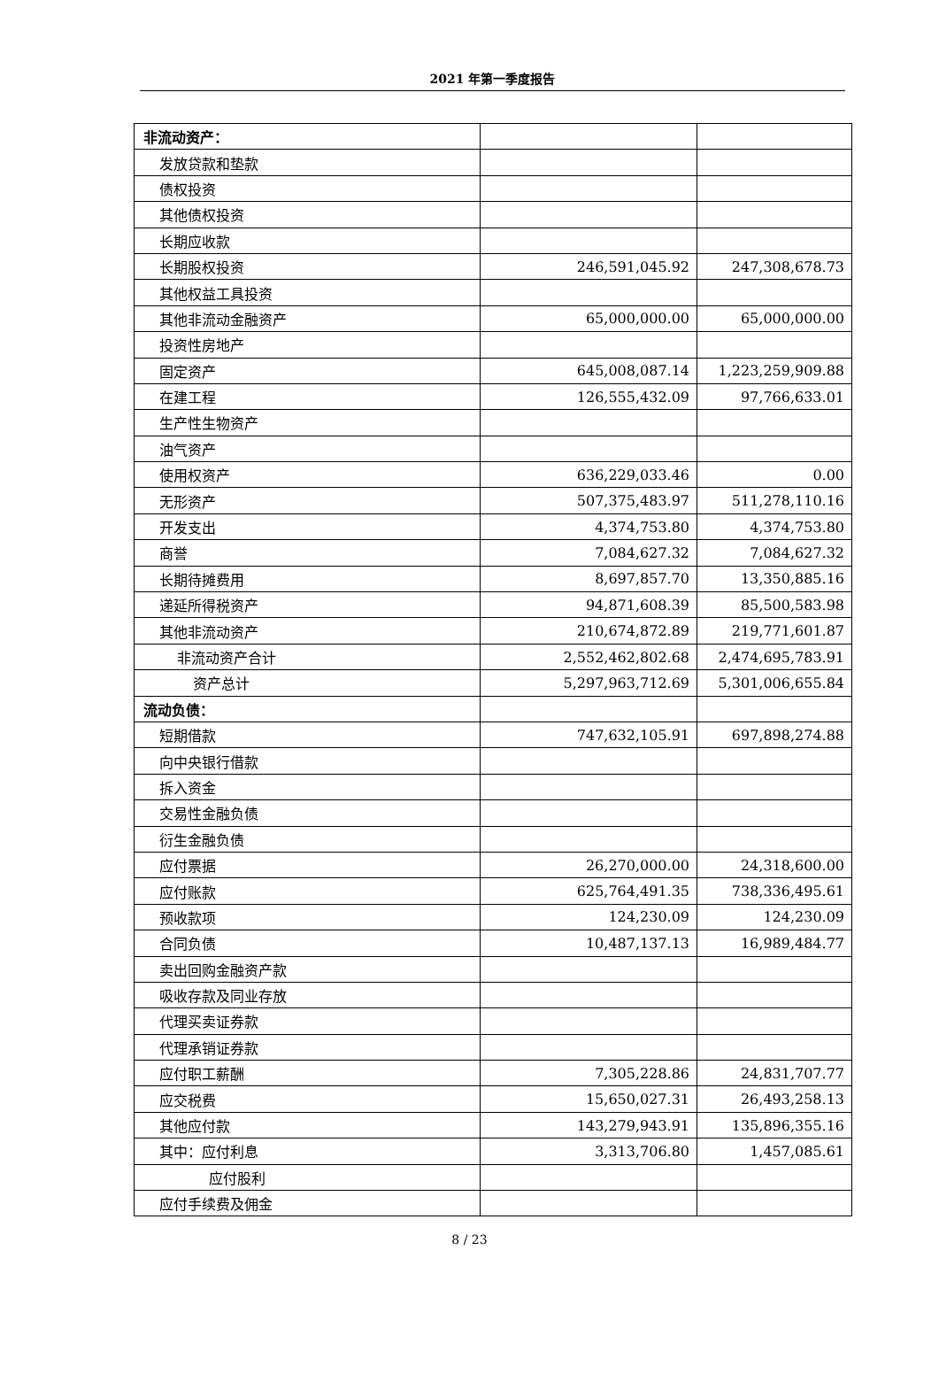2021 年第一季度报告
| 非流动资产： | | |
| 发放贷款和垫款 | | |
| 债权投资 | | |
| 其他债权投资 | | |
| 长期应收款 | | |
| 长期股权投资 | 246,591,045.92 | 247,308,678.73 |
| 其他权益工具投资 | | |
| 其他非流动金融资产 | 65,000,000.00 | 65,000,000.00 |
| 投资性房地产 | | |
| 固定资产 | 645,008,087.14 | 1,223,259,909.88 |
| 在建工程 | 126,555,432.09 | 97,766,633.01 |
| 生产性生物资产 | | |
| 油气资产 | | |
| 使用权资产 | 636,229,033.46 | 0.00 |
| 无形资产 | 507,375,483.97 | 511,278,110.16 |
| 开发支出 | 4,374,753.80 | 4,374,753.80 |
| 商誉 | 7,084,627.32 | 7,084,627.32 |
| 长期待摊费用 | 8,697,857.70 | 13,350,885.16 |
| 递延所得税资产 | 94,871,608.39 | 85,500,583.98 |
| 其他非流动资产 | 210,674,872.89 | 219,771,601.87 |
| 非流动资产合计 | 2,552,462,802.68 | 2,474,695,783.91 |
| 资产总计 | 5,297,963,712.69 | 5,301,006,655.84 |
| 流动负债： | | |
| 短期借款 | 747,632,105.91 | 697,898,274.88 |
| 向中央银行借款 | | |
| 拆入资金 | | |
| 交易性金融负债 | | |
| 衍生金融负债 | | |
| 应付票据 | 26,270,000.00 | 24,318,600.00 |
| 应付账款 | 625,764,491.35 | 738,336,495.61 |
| 预收款项 | 124,230.09 | 124,230.09 |
| 合同负债 | 10,487,137.13 | 16,989,484.77 |
| 卖出回购金融资产款 | | |
| 吸收存款及同业存放 | | |
| 代理买卖证券款 | | |
| 代理承销证券款 | | |
| 应付职工薪酬 | 7,305,228.86 | 24,831,707.77 |
| 应交税费 | 15,650,027.31 | 26,493,258.13 |
| 其他应付款 | 143,279,943.91 | 135,896,355.16 |
| 其中：应付利息 | 3,313,706.80 | 1,457,085.61 |
| 应付股利 | | |
| 应付手续费及佣金 | | |
8 / 23